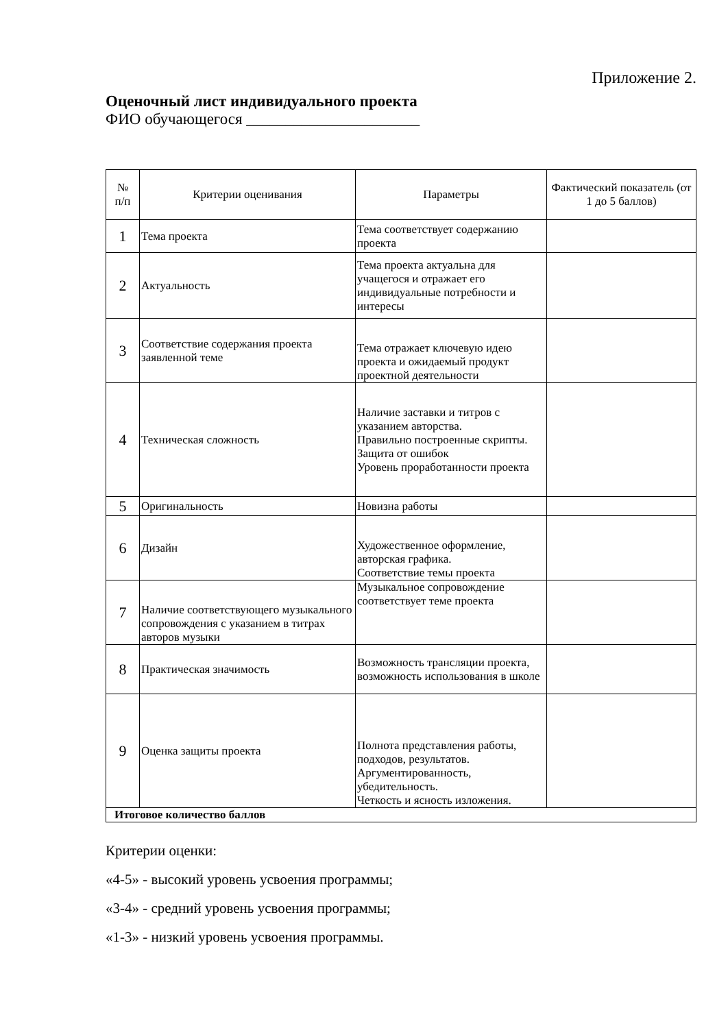Приложение 2.
Оценочный лист индивидуального проекта
ФИО обучающегося ______________________
| № п/п | Критерии оценивания | Параметры | Фактический показатель (от 1 до 5 баллов) |
| --- | --- | --- | --- |
| 1 | Тема проекта | Тема соответствует содержанию проекта | |
| 2 | Актуальность | Тема проекта актуальна для учащегося и отражает его индивидуальные потребности и интересы | |
| 3 | Соответствие содержания проекта заявленной теме | Тема отражает ключевую идею проекта и ожидаемый продукт проектной деятельности | |
| 4 | Техническая сложность | Наличие заставки и титров с указанием авторства. Правильно построенные скрипты. Защита от ошибок Уровень проработанности проекта | |
| 5 | Оригинальность | Новизна работы | |
| 6 | Дизайн | Художественное оформление, авторская графика. Соответствие темы проекта | |
| 7 | Наличие соответствующего музыкального сопровождения с указанием в титрах авторов музыки | Музыкальное сопровождение соответствует теме проекта | |
| 8 | Практическая значимость | Возможность трансляции проекта, возможность использования в школе | |
| 9 | Оценка защиты проекта | Полнота представления работы, подходов, результатов. Аргументированность, убедительность. Четкость и ясность изложения. | |
| Итоговое количество баллов | | | |
Критерии оценки:
«4-5» - высокий уровень усвоения программы;
«3-4» - средний уровень усвоения программы;
«1-3» - низкий уровень усвоения программы.